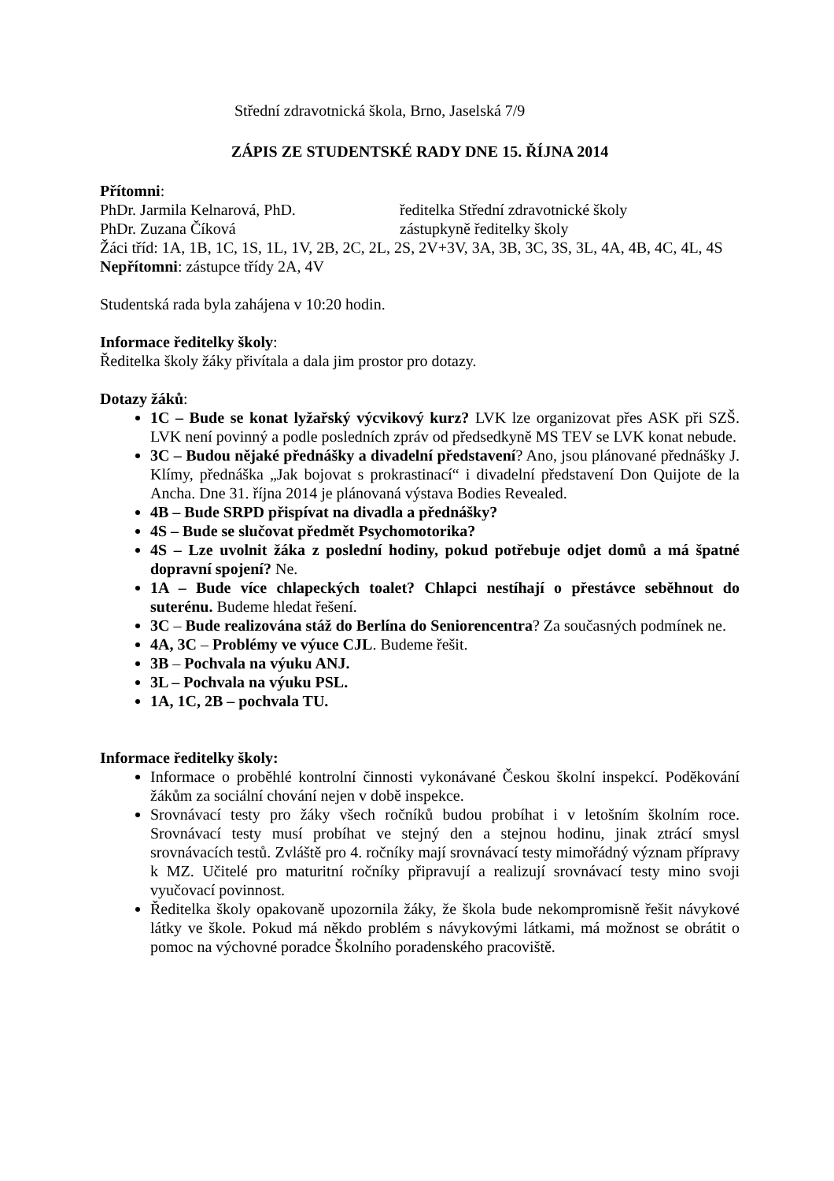Střední zdravotnická škola, Brno, Jaselská 7/9
ZÁPIS ZE STUDENTSKÉ RADY DNE 15. ŘÍJNA 2014
Přítomni:
PhDr. Jarmila Kelnarová, PhD. ředitelka Střední zdravotnické školy
PhDr. Zuzana Číková zástupkyně ředitelky školy
Žáci tříd: 1A, 1B, 1C, 1S, 1L, 1V, 2B, 2C, 2L, 2S, 2V+3V, 3A, 3B, 3C, 3S, 3L, 4A, 4B, 4C, 4L, 4S
Nepřítomni: zástupce třídy 2A, 4V
Studentská rada byla zahájena v 10:20 hodin.
Informace ředitelky školy:
Ředitelka školy žáky přivítala a dala jim prostor pro dotazy.
Dotazy žáků:
1C – Bude se konat lyžařský výcvikový kurz? LVK lze organizovat přes ASK při SZŠ. LVK není povinný a podle posledních zpráv od předsedkyně MS TEV se LVK konat nebude.
3C – Budou nějaké přednášky a divadelní představení? Ano, jsou plánované přednášky J. Klímy, přednáška „Jak bojovat s prokrastinací“ i divadelní představení Don Quijote de la Ancha. Dne 31. října 2014 je plánovaná výstava Bodies Revealed.
4B – Bude SRPD přispívat na divadla a přednášky?
4S – Bude se slučovat předmět Psychomotorika?
4S – Lze uvolnit žáka z poslední hodiny, pokud potřebuje odjet domů a má špatné dopravní spojení? Ne.
1A – Bude více chlapeckých toalet? Chlapci nestíhají o přestávce seběhnout do suterénu. Budeme hledat řešení.
3C – Bude realizována stáž do Berlína do Seniorencentra? Za současných podmínek ne.
4A, 3C – Problémy ve výuce CJL. Budeme řešit.
3B – Pochvala na výuku ANJ.
3L – Pochvala na výuku PSL.
1A, 1C, 2B – pochvala TU.
Informace ředitelky školy:
Informace o proběhlé kontrolní činnosti vykonávané Českou školní inspekcí. Poděkování žákům za sociální chování nejen v době inspekce.
Srovnávací testy pro žáky všech ročníků budou probíhat i v letošním školním roce. Srovnávací testy musí probíhat ve stejný den a stejnou hodinu, jinak ztrácí smysl srovnávacích testů. Zvláště pro 4. ročníky mají srovnávací testy mimořádný význam přípravy k MZ. Učitelé pro maturitní ročníky připravují a realizují srovnávací testy mino svoji vyučovací povinnost.
Ředitelka školy opakovaně upozornila žáky, že škola bude nekompromisně řešit návykové látky ve škole. Pokud má někdo problém s návykovými látkami, má možnost se obrátit o pomoc na výchovné poradce Školního poradenského pracoviště.